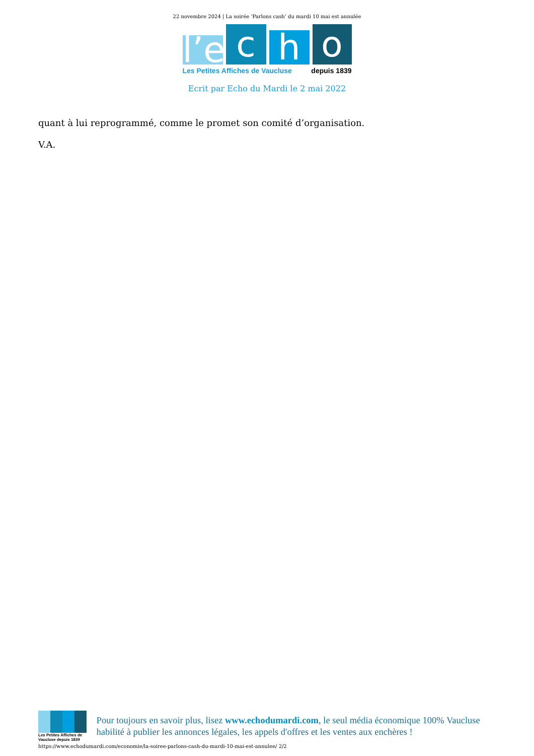22 novembre 2024 | La soirée ‘Parlons cash’ du mardi 10 mai est annulée
l’e
c
h
o
Les Petites Affiches de Vaucluse depuis 1839
Ecrit par Echo du Mardi le 2 mai 2022
quant à lui reprogrammé, comme le promet son comité d’organisation.
V.A.
Les Petites Affiches de Vaucluse depuis 1839
Pour toujours en savoir plus, lisez www.echodumardi.com, le seul média économique 100% Vaucluse habilité à publier les annonces légales, les appels d'offres et les ventes aux enchères !
https://www.echodumardi.com/economie/la-soiree-parlons-cash-du-mardi-10-mai-est-annulee/ 2/2